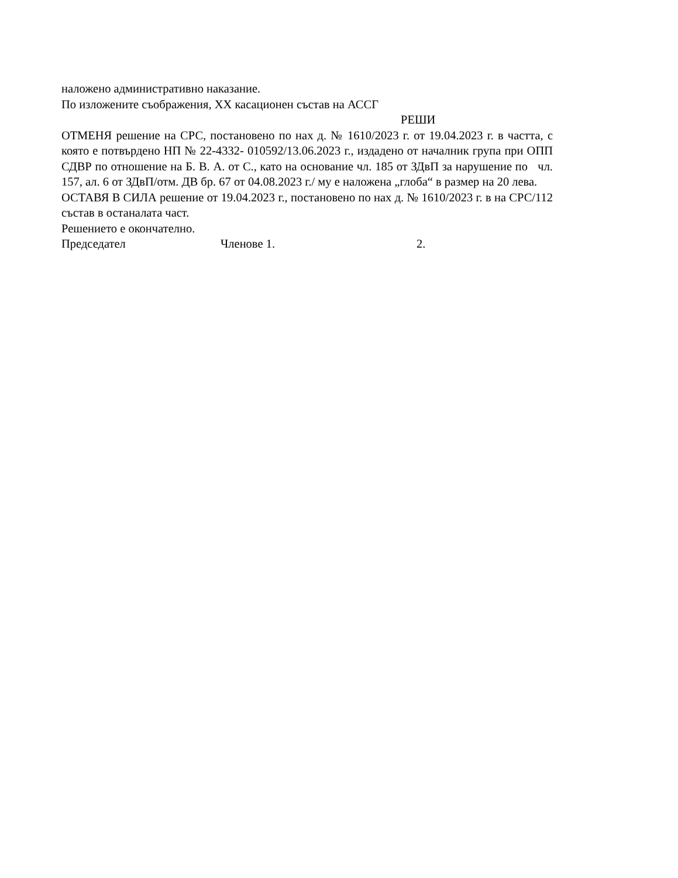наложено административно наказание.
По изложените съображения, XX касационен състав на АССГ
РЕШИ
ОТМЕНЯ решение на СРС, постановено по нах д. № 1610/2023 г. от 19.04.2023 г. в частта, с която е потвърдено НП № 22-4332- 010592/13.06.2023 г., издадено от началник група при ОПП СДВР по отношение на Б. В. А. от С., като на основание чл. 185 от ЗДвП за нарушение по чл. 157, ал. 6 от ЗДвП/отм. ДВ бр. 67 от 04.08.2023 г./ му е наложена „глоба“ в размер на 20 лева.
ОСТАВЯ В СИЛА решение от 19.04.2023 г., постановено по нах д. № 1610/2023 г. в на СРС/112 състав в останалата част.
Решението е окончателно.
Председател Членове 1. 2.